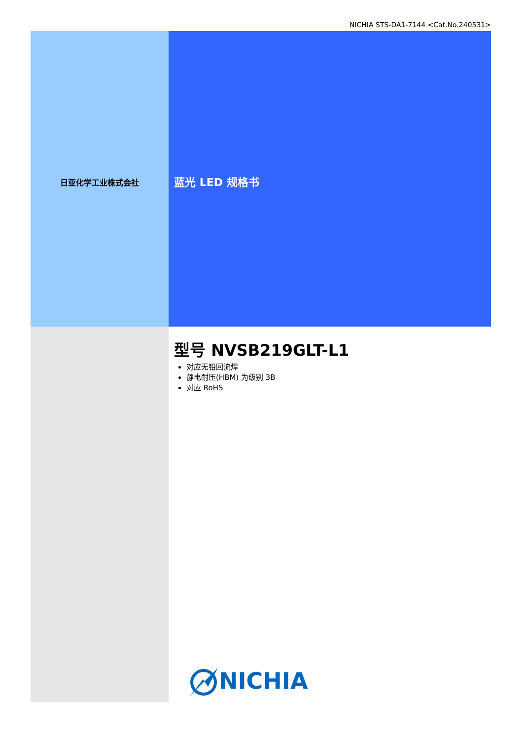NICHIA STS-DA1-7144 <Cat.No.240531>
日亚化学工业株式会社
蓝光 LED 规格书
型号 NVSB219GLT-L1
对应无铅回流焊
静电耐压(HBM) 为级别 3B
对应 RoHS
NICHIA